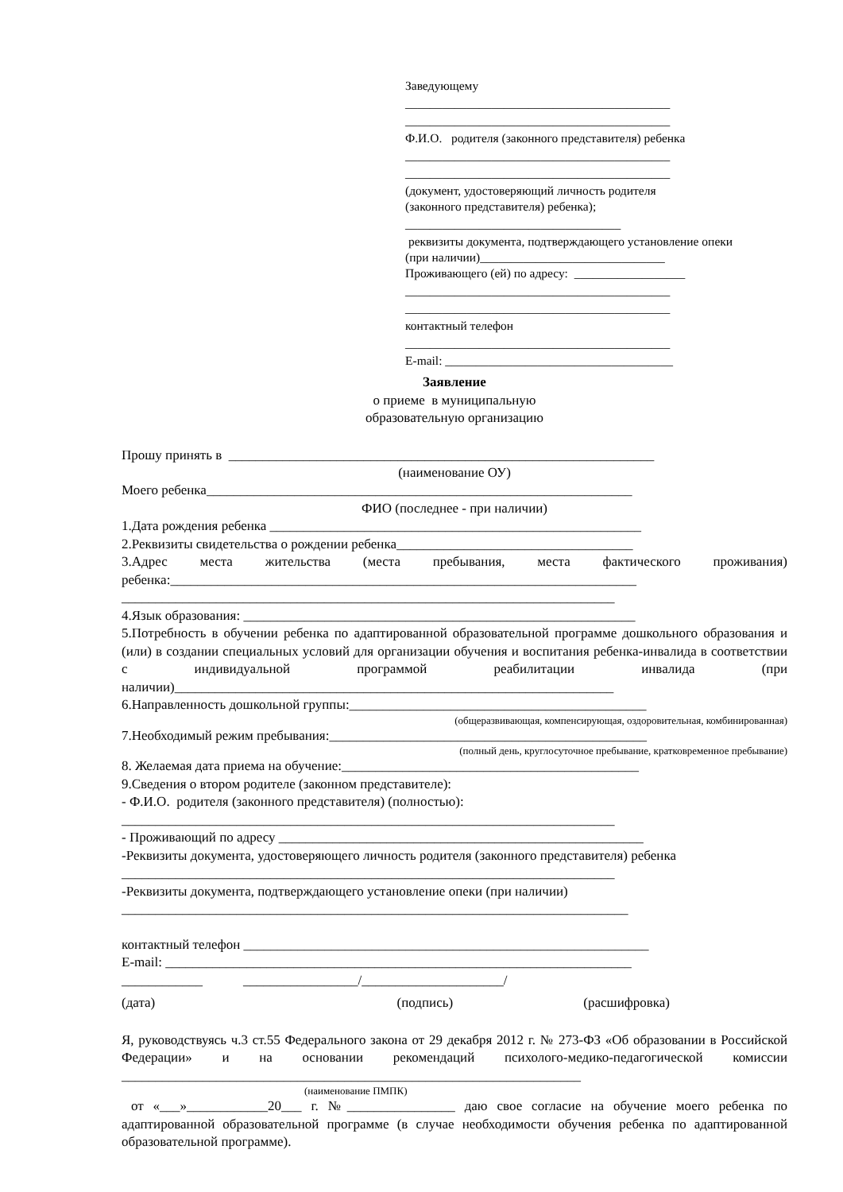Заведующему
___________________________________________
___________________________________________
Ф.И.О. родителя (законного представителя) ребенка
___________________________________________
___________________________________________
(документ, удостоверяющий личность родителя
(законного представителя) ребенка);
___________________________________
реквизиты документа, подтверждающего установление опеки (при наличии)______________________________
Проживающего (ей) по адресу: __________________
___________________________________________
___________________________________________
контактный телефон
___________________________________________
E-mail: _____________________________________
Заявление
о приеме в муниципальную
образовательную организацию
Прошу принять в _______________________________________________________________
(наименование ОУ)
Моего ребенка_______________________________________________________________
ФИО (последнее - при наличии)
1.Дата рождения ребенка _______________________________________________________
2.Реквизиты свидетельства о рождении ребенка___________________________________
3.Адрес места жительства (места пребывания, места фактического проживания) ребенка:_____________________________________________________________________
_________________________________________________________________________
4.Язык образования: __________________________________________________________
5.Потребность в обучении ребенка по адаптированной образовательной программе дошкольного образования и (или) в создании специальных условий для организации обучения и воспитания ребенка-инвалида в соответствии с индивидуальной программой реабилитации инвалида (при наличии)_________________________________________________________________
6.Направленность дошкольной группы:____________________________________________
(общеразвивающая, компенсирующая, оздоровительная, комбинированная)
7.Необходимый режим пребывания:_______________________________________________
(полный день, круглосуточное пребывание, кратковременное пребывание)
8. Желаемая дата приема на обучение:____________________________________________
9.Сведения о втором родителе (законном представителе):
- Ф.И.О. родителя (законного представителя) (полностью):
_________________________________________________________________________
- Проживающий по адресу ______________________________________________________
-Реквизиты документа, удостоверяющего личность родителя (законного представителя) ребенка
_________________________________________________________________________
-Реквизиты документа, подтверждающего установление опеки (при наличии)
___________________________________________________________________________
контактный телефон ____________________________________________________________
E-mail: _____________________________________________________________________
____________ _________________/_____________________/
(дата) (подпись) (расшифровка)
Я, руководствуясь ч.3 ст.55 Федерального закона от 29 декабря 2012 г. № 273-ФЗ «Об образовании в Российской Федерации» и на основании рекомендаций психолого-медико-педагогической комиссии ____________________________________________________________________
(наименование ПМПК)
от «___»____________20___ г. №________________ даю свое согласие на обучение моего ребенка по адаптированной образовательной программе (в случае необходимости обучения ребенка по адаптированной образовательной программе).